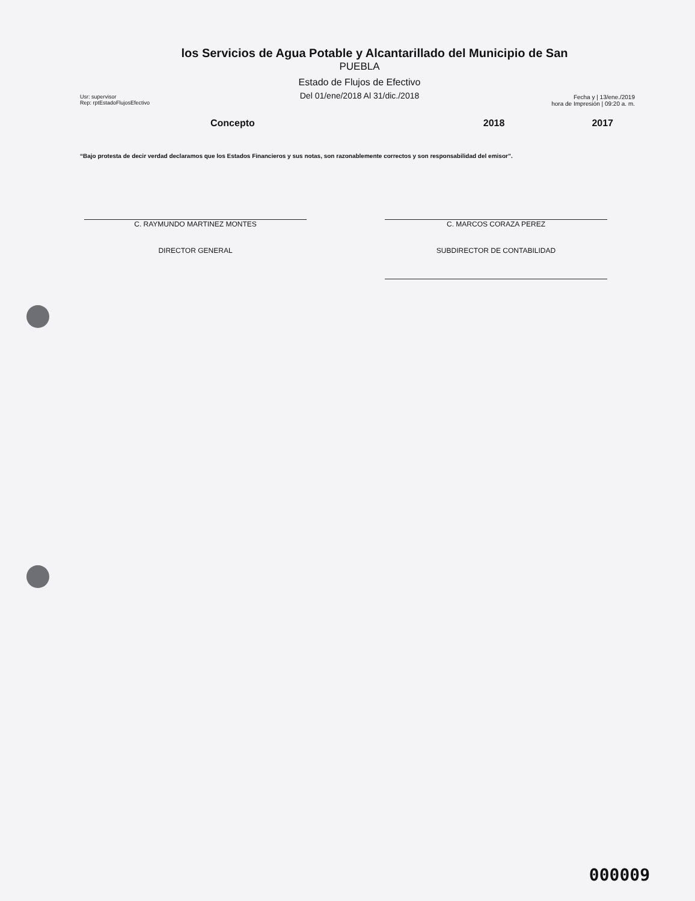los Servicios de Agua Potable y Alcantarillado del Municipio de San
PUEBLA
Estado de Flujos de Efectivo
Del 01/ene/2018 Al 31/dic./2018
Usr: supervisor
Rep: rptEstadoFlujosEfectivo
Fecha y | 13/ene./2019
hora de Impresión | 09:20 a. m.
Concepto 2018 2017
“Bajo protesta de decir verdad declaramos que los Estados Financieros y sus notas, son razonablemente correctos y son responsabilidad del emisor”.
C. RAYMUNDO MARTINEZ MONTES
DIRECTOR GENERAL
C. MARCOS CORAZA PEREZ
SUBDIRECTOR DE CONTABILIDAD
000009